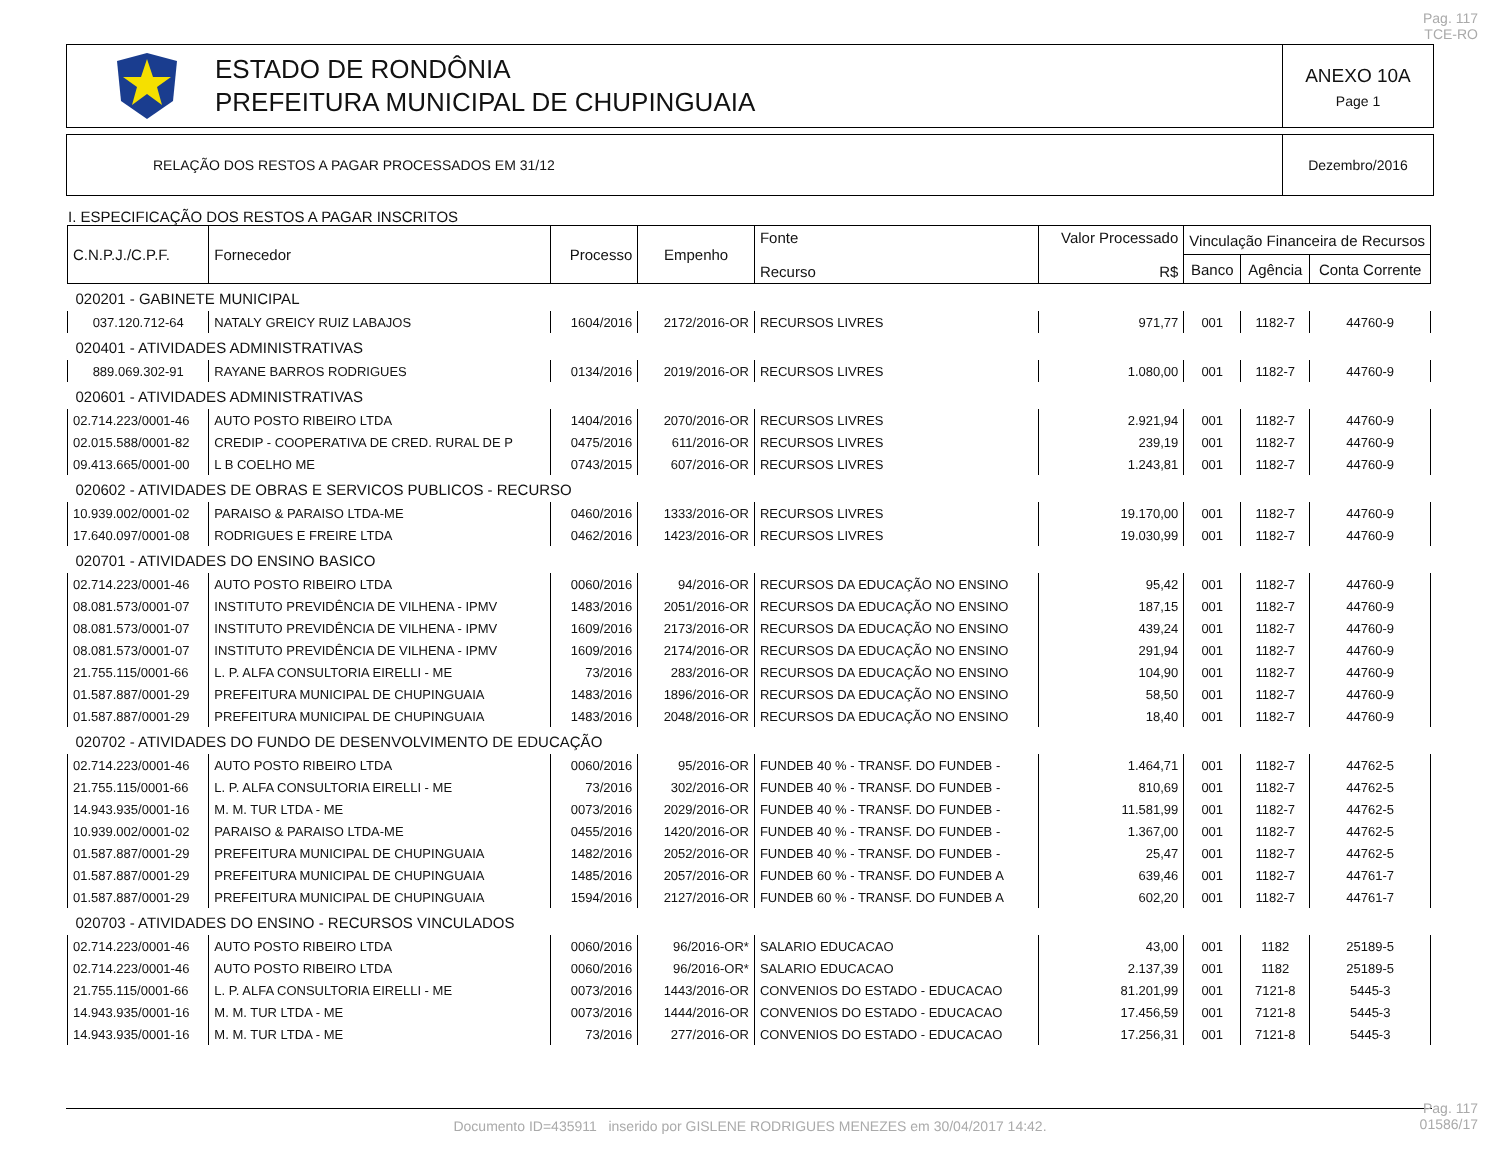Pag. 117
TCE-RO
ESTADO DE RONDÔNIA
PREFEITURA MUNICIPAL DE CHUPINGUAIA
ANEXO 10A
Page 1
RELAÇÃO DOS RESTOS A PAGAR PROCESSADOS EM 31/12
Dezembro/2016
I. ESPECIFICAÇÃO DOS RESTOS A PAGAR INSCRITOS
| C.N.P.J./C.P.F. | Fornecedor | Processo | Empenho | Fonte Recurso | Valor Processado R$ | Vinculação Financeira de Recursos | | |
| --- | --- | --- | --- | --- | --- | --- | --- | --- |
| | | | | | | Banco | Agência | Conta Corrente |
| 020201 - GABINETE MUNICIPAL | | | | | | | | |
| 037.120.712-64 | NATALY GREICY RUIZ LABAJOS | 1604/2016 | 2172/2016-OR | RECURSOS LIVRES | 971,77 | 001 | 1182-7 | 44760-9 |
| 020401 - ATIVIDADES ADMINISTRATIVAS | | | | | | | | |
| 889.069.302-91 | RAYANE BARROS RODRIGUES | 0134/2016 | 2019/2016-OR | RECURSOS LIVRES | 1.080,00 | 001 | 1182-7 | 44760-9 |
| 020601 - ATIVIDADES ADMINISTRATIVAS | | | | | | | | |
| 02.714.223/0001-46 | AUTO POSTO RIBEIRO LTDA | 1404/2016 | 2070/2016-OR | RECURSOS LIVRES | 2.921,94 | 001 | 1182-7 | 44760-9 |
| 02.015.588/0001-82 | CREDIP - COOPERATIVA DE CRED. RURAL DE P | 0475/2016 | 611/2016-OR | RECURSOS LIVRES | 239,19 | 001 | 1182-7 | 44760-9 |
| 09.413.665/0001-00 | L B COELHO ME | 0743/2015 | 607/2016-OR | RECURSOS LIVRES | 1.243,81 | 001 | 1182-7 | 44760-9 |
| 020602 - ATIVIDADES DE OBRAS E SERVICOS PUBLICOS - RECURSO | | | | | | | | |
| 10.939.002/0001-02 | PARAISO & PARAISO LTDA-ME | 0460/2016 | 1333/2016-OR | RECURSOS LIVRES | 19.170,00 | 001 | 1182-7 | 44760-9 |
| 17.640.097/0001-08 | RODRIGUES E FREIRE LTDA | 0462/2016 | 1423/2016-OR | RECURSOS LIVRES | 19.030,99 | 001 | 1182-7 | 44760-9 |
| 020701 - ATIVIDADES DO ENSINO BASICO | | | | | | | | |
| 02.714.223/0001-46 | AUTO POSTO RIBEIRO LTDA | 0060/2016 | 94/2016-OR | RECURSOS DA EDUCAÇÃO NO ENSINO | 95,42 | 001 | 1182-7 | 44760-9 |
| 08.081.573/0001-07 | INSTITUTO PREVIDÊNCIA DE VILHENA - IPMV | 1483/2016 | 2051/2016-OR | RECURSOS DA EDUCAÇÃO NO ENSINO | 187,15 | 001 | 1182-7 | 44760-9 |
| 08.081.573/0001-07 | INSTITUTO PREVIDÊNCIA DE VILHENA - IPMV | 1609/2016 | 2173/2016-OR | RECURSOS DA EDUCAÇÃO NO ENSINO | 439,24 | 001 | 1182-7 | 44760-9 |
| 08.081.573/0001-07 | INSTITUTO PREVIDÊNCIA DE VILHENA - IPMV | 1609/2016 | 2174/2016-OR | RECURSOS DA EDUCAÇÃO NO ENSINO | 291,94 | 001 | 1182-7 | 44760-9 |
| 21.755.115/0001-66 | L. P. ALFA CONSULTORIA EIRELLI - ME | 73/2016 | 283/2016-OR | RECURSOS DA EDUCAÇÃO NO ENSINO | 104,90 | 001 | 1182-7 | 44760-9 |
| 01.587.887/0001-29 | PREFEITURA MUNICIPAL DE CHUPINGUAIA | 1483/2016 | 1896/2016-OR | RECURSOS DA EDUCAÇÃO NO ENSINO | 58,50 | 001 | 1182-7 | 44760-9 |
| 01.587.887/0001-29 | PREFEITURA MUNICIPAL DE CHUPINGUAIA | 1483/2016 | 2048/2016-OR | RECURSOS DA EDUCAÇÃO NO ENSINO | 18,40 | 001 | 1182-7 | 44760-9 |
| 020702 - ATIVIDADES DO FUNDO DE DESENVOLVIMENTO DE EDUCAÇÃO | | | | | | | | |
| 02.714.223/0001-46 | AUTO POSTO RIBEIRO LTDA | 0060/2016 | 95/2016-OR | FUNDEB 40 % - TRANSF. DO FUNDEB - | 1.464,71 | 001 | 1182-7 | 44762-5 |
| 21.755.115/0001-66 | L. P. ALFA CONSULTORIA EIRELLI - ME | 73/2016 | 302/2016-OR | FUNDEB 40 % - TRANSF. DO FUNDEB - | 810,69 | 001 | 1182-7 | 44762-5 |
| 14.943.935/0001-16 | M. M. TUR LTDA - ME | 0073/2016 | 2029/2016-OR | FUNDEB 40 % - TRANSF. DO FUNDEB - | 11.581,99 | 001 | 1182-7 | 44762-5 |
| 10.939.002/0001-02 | PARAISO & PARAISO LTDA-ME | 0455/2016 | 1420/2016-OR | FUNDEB 40 % - TRANSF. DO FUNDEB - | 1.367,00 | 001 | 1182-7 | 44762-5 |
| 01.587.887/0001-29 | PREFEITURA MUNICIPAL DE CHUPINGUAIA | 1482/2016 | 2052/2016-OR | FUNDEB 40 % - TRANSF. DO FUNDEB - | 25,47 | 001 | 1182-7 | 44762-5 |
| 01.587.887/0001-29 | PREFEITURA MUNICIPAL DE CHUPINGUAIA | 1485/2016 | 2057/2016-OR | FUNDEB 60 % - TRANSF. DO FUNDEB A | 639,46 | 001 | 1182-7 | 44761-7 |
| 01.587.887/0001-29 | PREFEITURA MUNICIPAL DE CHUPINGUAIA | 1594/2016 | 2127/2016-OR | FUNDEB 60 % - TRANSF. DO FUNDEB A | 602,20 | 001 | 1182-7 | 44761-7 |
| 020703 - ATIVIDADES DO ENSINO - RECURSOS VINCULADOS | | | | | | | | |
| 02.714.223/0001-46 | AUTO POSTO RIBEIRO LTDA | 0060/2016 | 96/2016-OR* | SALARIO EDUCACAO | 43,00 | 001 | 1182 | 25189-5 |
| 02.714.223/0001-46 | AUTO POSTO RIBEIRO LTDA | 0060/2016 | 96/2016-OR* | SALARIO EDUCACAO | 2.137,39 | 001 | 1182 | 25189-5 |
| 21.755.115/0001-66 | L. P. ALFA CONSULTORIA EIRELLI - ME | 0073/2016 | 1443/2016-OR | CONVENIOS DO ESTADO - EDUCACAO | 81.201,99 | 001 | 7121-8 | 5445-3 |
| 14.943.935/0001-16 | M. M. TUR LTDA - ME | 0073/2016 | 1444/2016-OR | CONVENIOS DO ESTADO - EDUCACAO | 17.456,59 | 001 | 7121-8 | 5445-3 |
| 14.943.935/0001-16 | M. M. TUR LTDA - ME | 73/2016 | 277/2016-OR | CONVENIOS DO ESTADO - EDUCACAO | 17.256,31 | 001 | 7121-8 | 5445-3 |
Documento ID=435911 inserido por GISLENE RODRIGUES MENEZES em 30/04/2017 14:42.
Pag. 117
01586/17